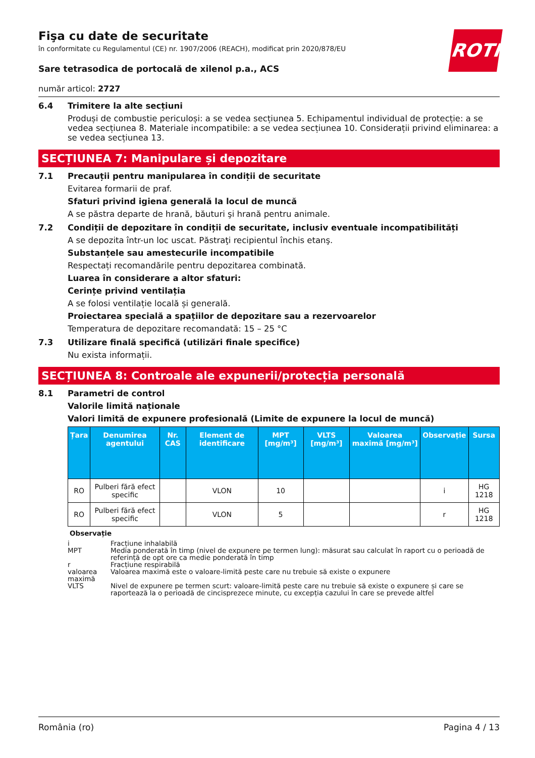ROTH
Fişa cu date de securitate
în conformitate cu Regulamentul (CE) nr. 1907/2006 (REACH), modificat prin 2020/878/EU
Sare tetrasodica de portocală de xilenol p.a., ACS
număr articol: 2727
6.4 Trimitere la alte secțiuni
Produși de combustie periculoși: a se vedea secțiunea 5. Echipamentul individual de protecție: a se vedea secțiunea 8. Materiale incompatibile: a se vedea secțiunea 10. Considerații privind eliminarea: a se vedea secțiunea 13.
SECȚIUNEA 7: Manipulare și depozitare
7.1 Precauții pentru manipularea în condiții de securitate
Evitarea formarii de praf.
Sfaturi privind igiena generală la locul de muncă
A se păstra departe de hrană, băuturi şi hrană pentru animale.
7.2 Condiții de depozitare în condiții de securitate, inclusiv eventuale incompatibilități
A se depozita într-un loc uscat. Păstraţi recipientul închis etanş.
Substanțele sau amestecurile incompatibile
Respectați recomandările pentru depozitarea combinată.
Luarea în considerare a altor sfaturi:
Cerințe privind ventilația
A se folosi ventilație locală și generală.
Proiectarea specială a spațiilor de depozitare sau a rezervoarelor
Temperatura de depozitare recomandată: 15 – 25 °C
7.3 Utilizare finală specifică (utilizări finale specifice)
Nu exista informații.
SECȚIUNEA 8: Controale ale expunerii/protecția personală
8.1 Parametri de control
Valorile limită naționale
Valori limită de expunere profesională (Limite de expunere la locul de muncă)
| Țara | Denumirea agentului | Nr. CAS | Element de identificare | MPT [mg/m³] | VLTS [mg/m³] | Valoarea maximă [mg/m³] | Observație | Sursa |
| --- | --- | --- | --- | --- | --- | --- | --- | --- |
| RO | Pulberi fără efect specific | | VLON | 10 | | | i | HG 1218 |
| RO | Pulberi fără efect specific | | VLON | 5 | | | r | HG 1218 |
Observație
i Fracțiune inhalabilă
MPT Media ponderată în timp (nivel de expunere pe termen lung): măsurat sau calculat în raport cu o perioadă de referință de opt ore ca medie ponderată în timp
r Fracțiune respirabilă
valoarea maximă Valoarea maximă este o valoare-limită peste care nu trebuie să existe o expunere
VLTS Nivel de expunere pe termen scurt: valoare-limită peste care nu trebuie să existe o expunere și care se raportează la o perioadă de cincisprezece minute, cu excepția cazului în care se prevede altfel
România (ro) Pagina 4 / 13